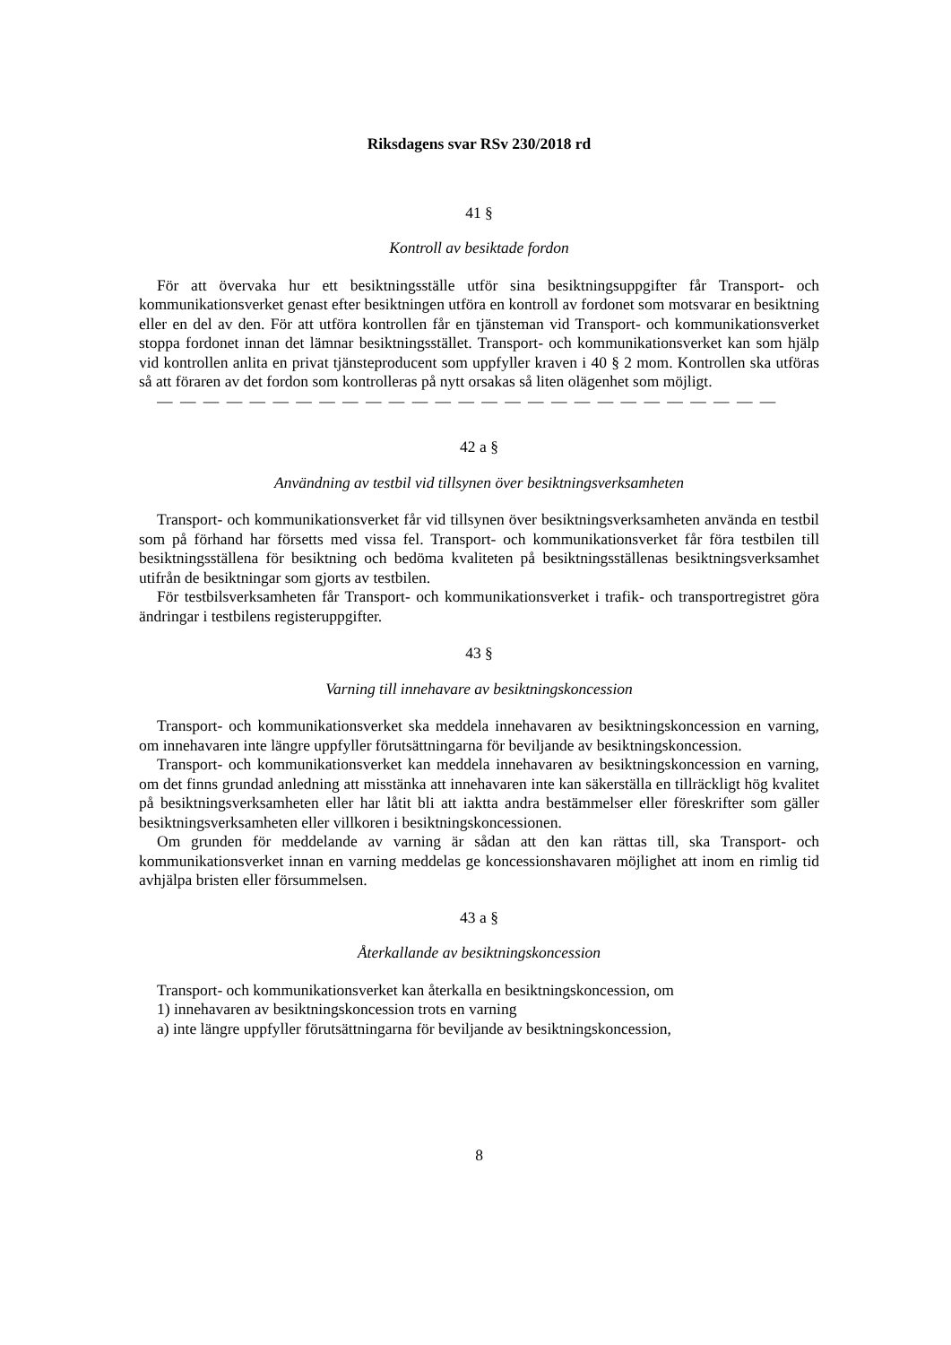Riksdagens svar RSv 230/2018 rd
41 §
Kontroll av besiktade fordon
För att övervaka hur ett besiktningsställe utför sina besiktningsuppgifter får Transport- och kommunikationsverket genast efter besiktningen utföra en kontroll av fordonet som motsvarar en besiktning eller en del av den. För att utföra kontrollen får en tjänsteman vid Transport- och kommunikationsverket stoppa fordonet innan det lämnar besiktningsstället. Transport- och kommunikationsverket kan som hjälp vid kontrollen anlita en privat tjänsteproducent som uppfyller kraven i 40 § 2 mom. Kontrollen ska utföras så att föraren av det fordon som kontrolleras på nytt orsakas så liten olägenhet som möjligt.
— — — — — — — — — — — — — — — — — — — — — — — — — — —
42 a §
Användning av testbil vid tillsynen över besiktningsverksamheten
Transport- och kommunikationsverket får vid tillsynen över besiktningsverksamheten använda en testbil som på förhand har försetts med vissa fel. Transport- och kommunikationsverket får föra testbilen till besiktningsställena för besiktning och bedöma kvaliteten på besiktningsställenas besiktningsverksamhet utifrån de besiktningar som gjorts av testbilen.
För testbilsverksamheten får Transport- och kommunikationsverket i trafik- och transportregistret göra ändringar i testbilens registeruppgifter.
43 §
Varning till innehavare av besiktningskoncession
Transport- och kommunikationsverket ska meddela innehavaren av besiktningskoncession en varning, om innehavaren inte längre uppfyller förutsättningarna för beviljande av besiktningskoncession.
Transport- och kommunikationsverket kan meddela innehavaren av besiktningskoncession en varning, om det finns grundad anledning att misstänka att innehavaren inte kan säkerställa en tillräckligt hög kvalitet på besiktningsverksamheten eller har låtit bli att iaktta andra bestämmelser eller föreskrifter som gäller besiktningsverksamheten eller villkoren i besiktningskoncessionen.
Om grunden för meddelande av varning är sådan att den kan rättas till, ska Transport- och kommunikationsverket innan en varning meddelas ge koncessionshavaren möjlighet att inom en rimlig tid avhjälpa bristen eller försummelsen.
43 a §
Återkallande av besiktningskoncession
Transport- och kommunikationsverket kan återkalla en besiktningskoncession, om
1) innehavaren av besiktningskoncession trots en varning
a) inte längre uppfyller förutsättningarna för beviljande av besiktningskoncession,
8